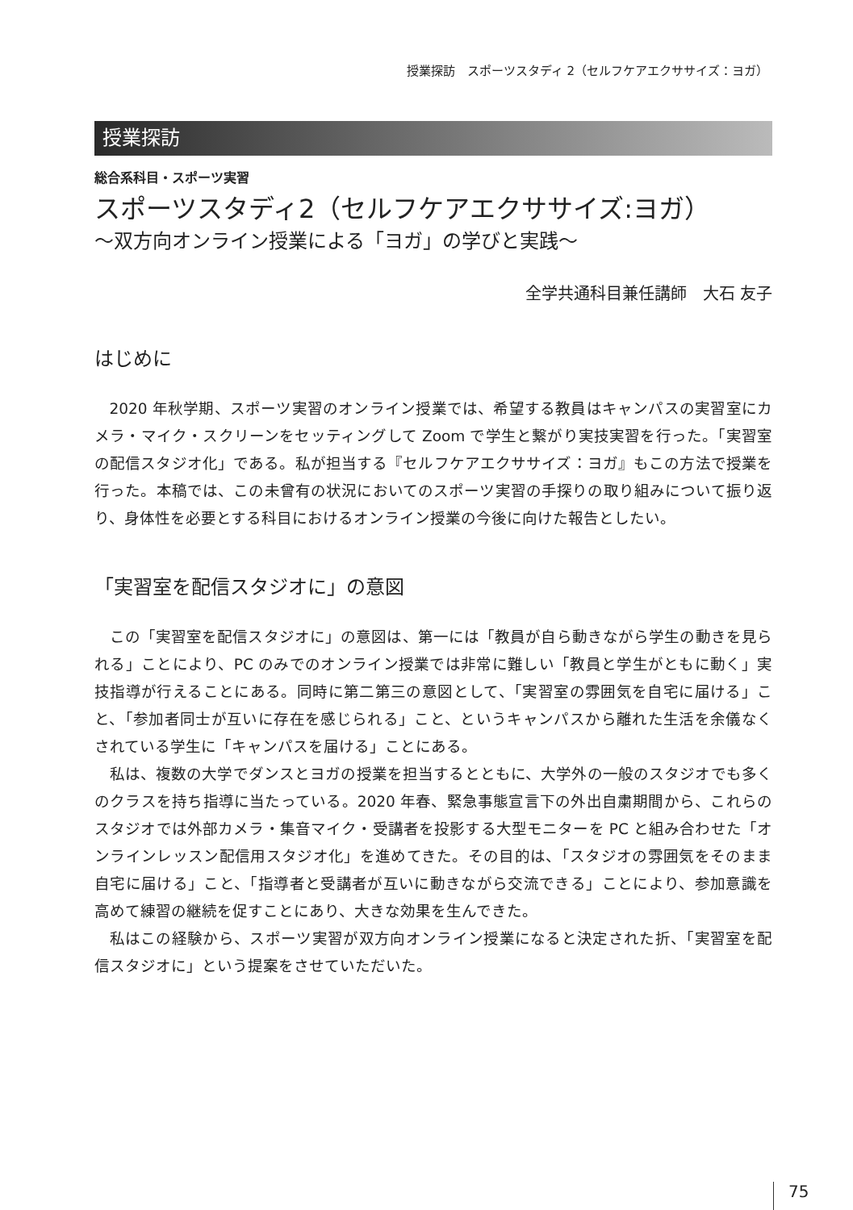授業探訪　スポーツスタディ 2（セルフケアエクササイズ：ヨガ）
授業探訪
総合系科目・スポーツ実習
スポーツスタディ2（セルフケアエクササイズ:ヨガ）
～双方向オンライン授業による「ヨガ」の学びと実践～
全学共通科目兼任講師　大石 友子
はじめに
2020 年秋学期、スポーツ実習のオンライン授業では、希望する教員はキャンパスの実習室にカメラ・マイク・スクリーンをセッティングして Zoom で学生と繋がり実技実習を行った。「実習室の配信スタジオ化」である。私が担当する『セルフケアエクササイズ：ヨガ』もこの方法で授業を行った。本稿では、この未曾有の状況においてのスポーツ実習の手探りの取り組みについて振り返り、身体性を必要とする科目におけるオンライン授業の今後に向けた報告としたい。
「実習室を配信スタジオに」の意図
この「実習室を配信スタジオに」の意図は、第一には「教員が自ら動きながら学生の動きを見られる」ことにより、PC のみでのオンライン授業では非常に難しい「教員と学生がともに動く」実技指導が行えることにある。同時に第二第三の意図として、「実習室の雰囲気を自宅に届ける」こと、「参加者同士が互いに存在を感じられる」こと、というキャンパスから離れた生活を余儀なくされている学生に「キャンパスを届ける」ことにある。
私は、複数の大学でダンスとヨガの授業を担当するとともに、大学外の一般のスタジオでも多くのクラスを持ち指導に当たっている。2020 年春、緊急事態宣言下の外出自粛期間から、これらのスタジオでは外部カメラ・集音マイク・受講者を投影する大型モニターを PC と組み合わせた「オンラインレッスン配信用スタジオ化」を進めてきた。その目的は、「スタジオの雰囲気をそのまま自宅に届ける」こと、「指導者と受講者が互いに動きながら交流できる」ことにより、参加意識を高めて練習の継続を促すことにあり、大きな効果を生んできた。
私はこの経験から、スポーツ実習が双方向オンライン授業になると決定された折、「実習室を配信スタジオに」という提案をさせていただいた。
75